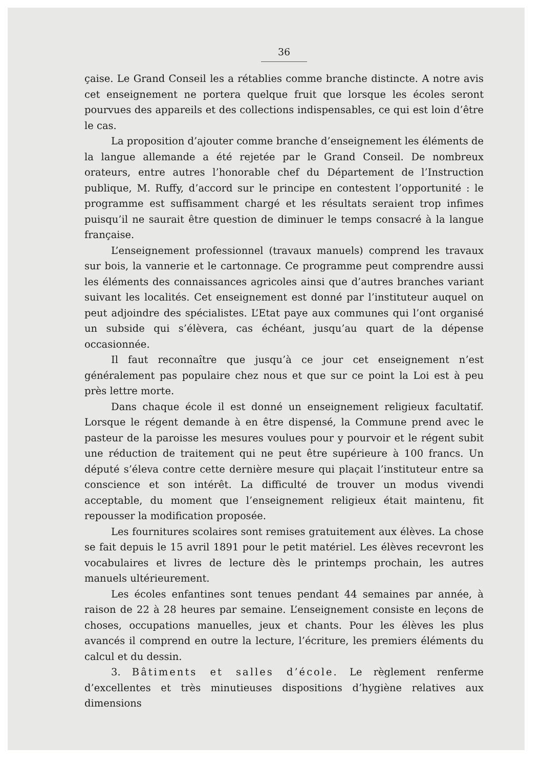36
çaise. Le Grand Conseil les a rétablies comme branche distincte. A notre avis cet enseignement ne portera quelque fruit que lorsque les écoles seront pourvues des appareils et des collections indispensables, ce qui est loin d’être le cas.
La proposition d’ajouter comme branche d’enseignement les éléments de la langue allemande a été rejetée par le Grand Conseil. De nombreux orateurs, entre autres l’honorable chef du Département de l’Instruction publique, M. Ruffy, d’accord sur le principe en contestent l’opportunité : le programme est suffisamment chargé et les résultats seraient trop infimes puisqu’il ne saurait être question de diminuer le temps consacré à la langue française.
L’enseignement professionnel (travaux manuels) comprend les travaux sur bois, la vannerie et le cartonnage. Ce programme peut comprendre aussi les éléments des connaissances agricoles ainsi que d’autres branches variant suivant les localités. Cet enseignement est donné par l’instituteur auquel on peut adjoindre des spécialistes. L’Etat paye aux communes qui l’ont organisé un subside qui s’élèvera, cas échéant, jusqu’au quart de la dépense occasionnée.
Il faut reconnaître que jusqu’à ce jour cet enseignement n’est généralement pas populaire chez nous et que sur ce point la Loi est à peu près lettre morte.
Dans chaque école il est donné un enseignement religieux facultatif. Lorsque le régent demande à en être dispensé, la Commune prend avec le pasteur de la paroisse les mesures voulues pour y pourvoir et le régent subit une réduction de traitement qui ne peut être supérieure à 100 francs. Un député s’éleva contre cette dernière mesure qui plaçait l’instituteur entre sa conscience et son intérêt. La difficulté de trouver un modus vivendi acceptable, du moment que l’enseignement religieux était maintenu, fit repousser la modification proposée.
Les fournitures scolaires sont remises gratuitement aux élèves. La chose se fait depuis le 15 avril 1891 pour le petit matériel. Les élèves recevront les vocabulaires et livres de lecture dès le printemps prochain, les autres manuels ultérieurement.
Les écoles enfantines sont tenues pendant 44 semaines par année, à raison de 22 à 28 heures par semaine. L’enseignement consiste en leçons de choses, occupations manuelles, jeux et chants. Pour les élèves les plus avancés il comprend en outre la lecture, l’écriture, les premiers éléments du calcul et du dessin.
3. Bâtiments et salles d’école. Le règlement renferme d’excellentes et très minutieuses dispositions d’hygiène relatives aux dimensions